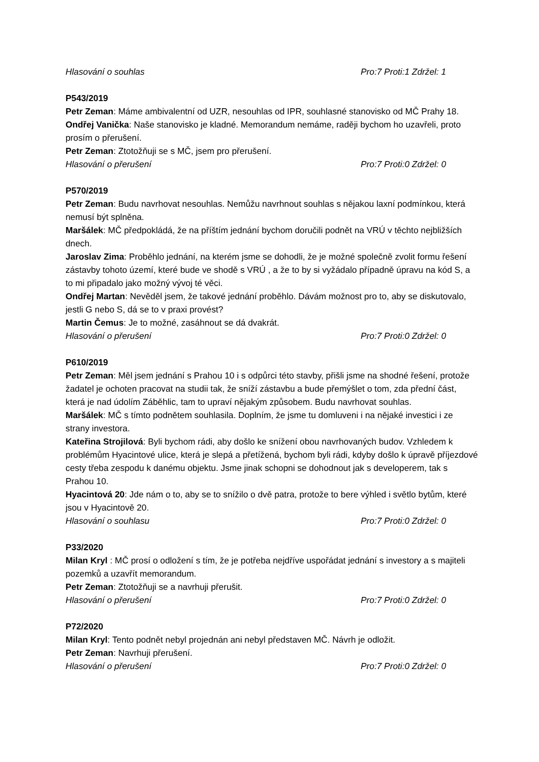Hlasování o souhlas Pro:7 Proti:1 Zdržel: 1
P543/2019
Petr Zeman: Máme ambivalentní od UZR, nesouhlas od IPR, souhlasné stanovisko od MČ Prahy 18.
Ondřej Vanička: Naše stanovisko je kladné. Memorandum nemáme, raději bychom ho uzavřeli, proto prosím o přerušení.
Petr Zeman: Ztotožňuji se s MČ, jsem pro přerušení.
Hlasování o přerušení Pro:7 Proti:0 Zdržel: 0
P570/2019
Petr Zeman: Budu navrhovat nesouhlas. Nemůžu navrhnout souhlas s nějakou laxní podmínkou, která nemusí být splněna.
Maršálek: MČ předpokládá, že na příštím jednání bychom doručili podnět na VRÚ v těchto nejbližších dnech.
Jaroslav Zima: Proběhlo jednání, na kterém jsme se dohodli, že je možné společně zvolit formu řešení zástavby tohoto území, které bude ve shodě s VRÚ , a že to by si vyžádalo případně úpravu na kód S, a to mi připadalo jako možný vývoj té věci.
Ondřej Martan: Nevěděl jsem, že takové jednání proběhlo. Dávám možnost pro to, aby se diskutovalo, jestli G nebo S, dá se to v praxi provést?
Martin Čemus: Je to možné, zasáhnout se dá dvakrát.
Hlasování o přerušení Pro:7 Proti:0 Zdržel: 0
P610/2019
Petr Zeman: Měl jsem jednání s Prahou 10 i s odpůrci této stavby, přišli jsme na shodné řešení, protože žadatel je ochoten pracovat na studii tak, že sníží zástavbu a bude přemýšlet o tom, zda přední část, která je nad údolím Záběhlic, tam to upraví nějakým způsobem. Budu navrhovat souhlas.
Maršálek: MČ s tímto podnětem souhlasila. Doplním, že jsme tu domluveni i na nějaké investici i ze strany investora.
Kateřina Strojilová: Byli bychom rádi, aby došlo ke snížení obou navrhovaných budov. Vzhledem k problémům Hyacintové ulice, která je slepá a přetížená, bychom byli rádi, kdyby došlo k úpravě příjezdové cesty třeba zespodu k danému objektu. Jsme jinak schopni se dohodnout jak s developerem, tak s Prahou 10.
Hyacintová 20: Jde nám o to, aby se to snížilo o dvě patra, protože to bere výhled i světlo bytům, které jsou v Hyacintově 20.
Hlasování o souhlasu Pro:7 Proti:0 Zdržel: 0
P33/2020
Milan Kryl : MČ prosí o odložení s tím, že je potřeba nejdříve uspořádat jednání s investory a s majiteli pozemků a uzavřít memorandum.
Petr Zeman: Ztotožňuji se a navrhuji přerušit.
Hlasování o přerušení Pro:7 Proti:0 Zdržel: 0
P72/2020
Milan Kryl: Tento podnět nebyl projednán ani nebyl představen MČ. Návrh je odložit.
Petr Zeman: Navrhuji přerušení.
Hlasování o přerušení Pro:7 Proti:0 Zdržel: 0